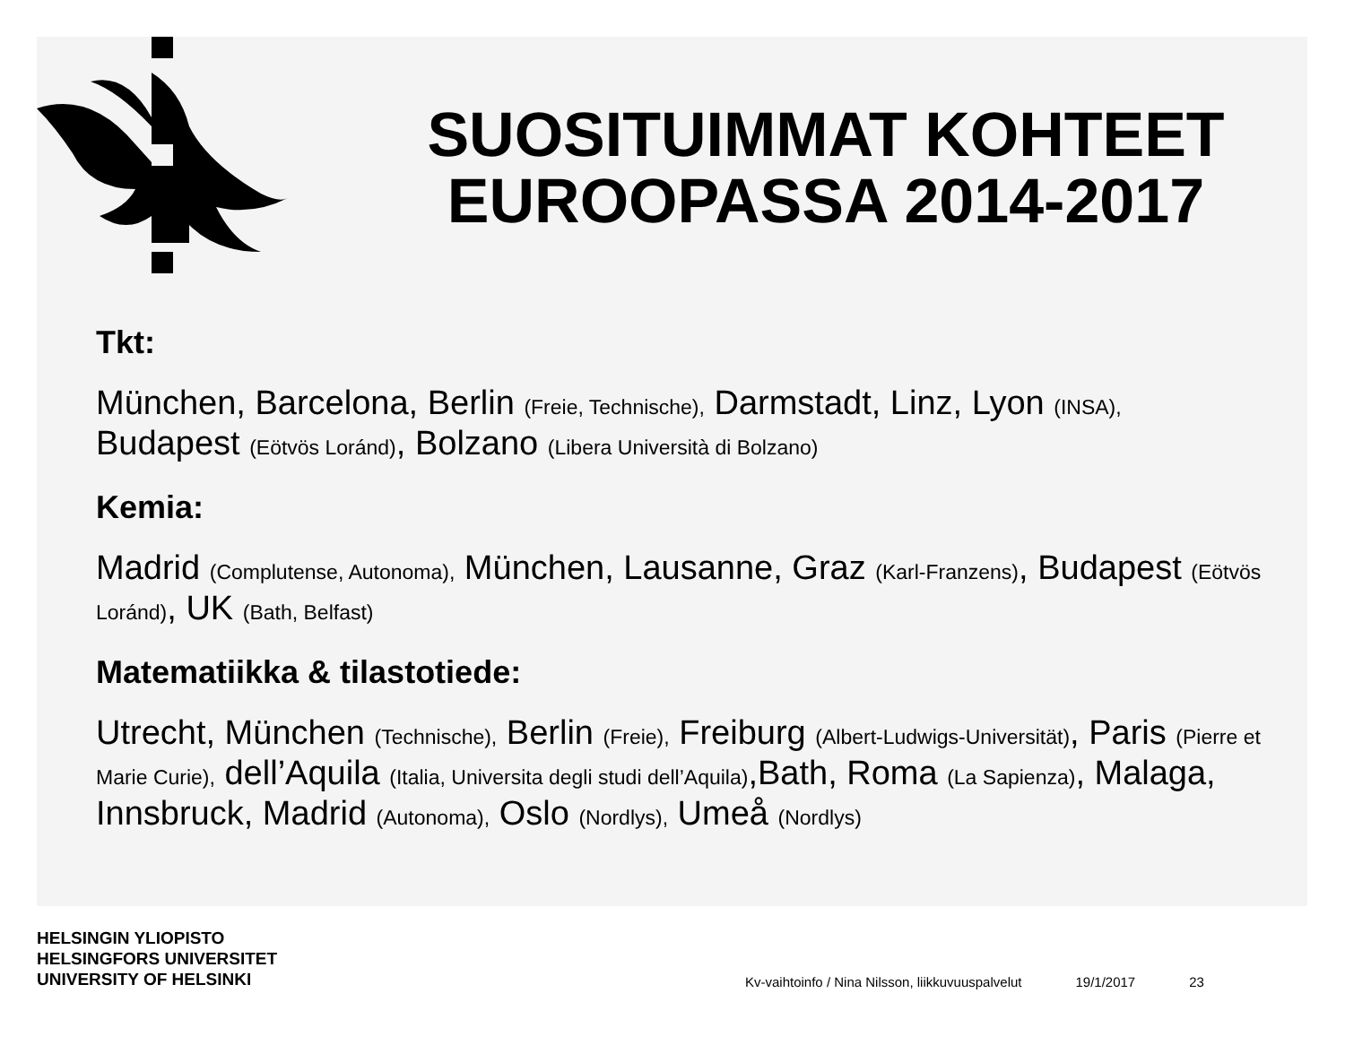SUOSITUIMMAT KOHTEET EUROOPASSA 2014-2017
Tkt:
München, Barcelona, Berlin (Freie, Technische), Darmstadt, Linz, Lyon (INSA), Budapest (Eötvös Loránd), Bolzano (Libera Università di Bolzano)
Kemia:
Madrid (Complutense, Autonoma), München, Lausanne, Graz (Karl-Franzens), Budapest (Eötvös Loránd), UK (Bath, Belfast)
Matematiikka & tilastotiede:
Utrecht, München (Technische), Berlin (Freie), Freiburg (Albert-Ludwigs-Universität), Paris (Pierre et Marie Curie), dell’Aquila (Italia, Universita degli studi dell’Aquila),Bath, Roma (La Sapienza), Malaga, Innsbruck, Madrid (Autonoma), Oslo (Nordlys), Umeå (Nordlys)
HELSINGIN YLIOPISTO
HELSINGFORS UNIVERSITET
UNIVERSITY OF HELSINKI
Kv-vaihtoinfo / Nina Nilsson, liikkuvuuspalvelut
19/1/2017
23